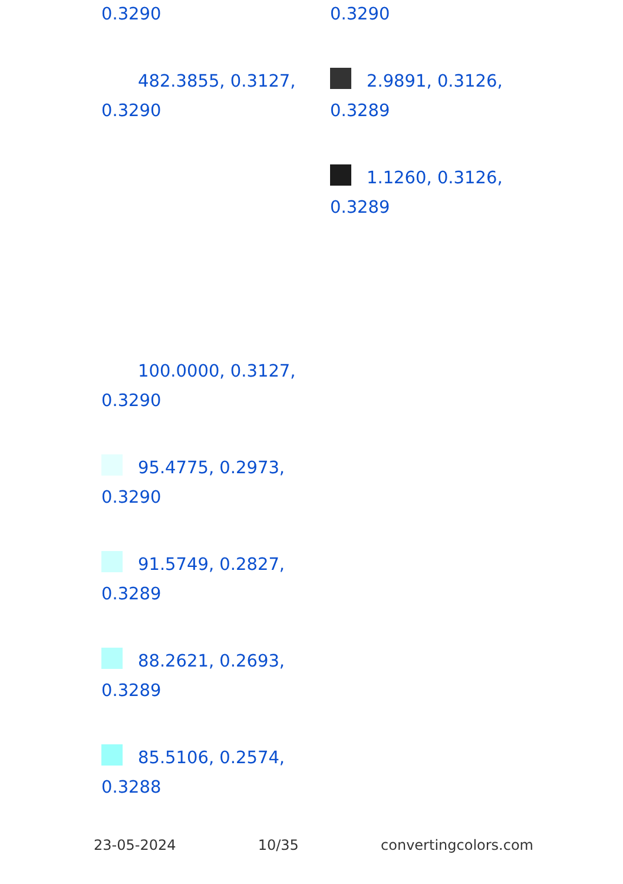0.3290
482.3855, 0.3127, 0.3290
100.0000, 0.3127, 0.3290
95.4775, 0.2973, 0.3290
91.5749, 0.2827, 0.3289
88.2621, 0.2693, 0.3289
85.5106, 0.2574, 0.3288
0.3290
2.9891, 0.3126, 0.3289
1.1260, 0.3126, 0.3289
23-05-2024 10/35 convertingcolors.com